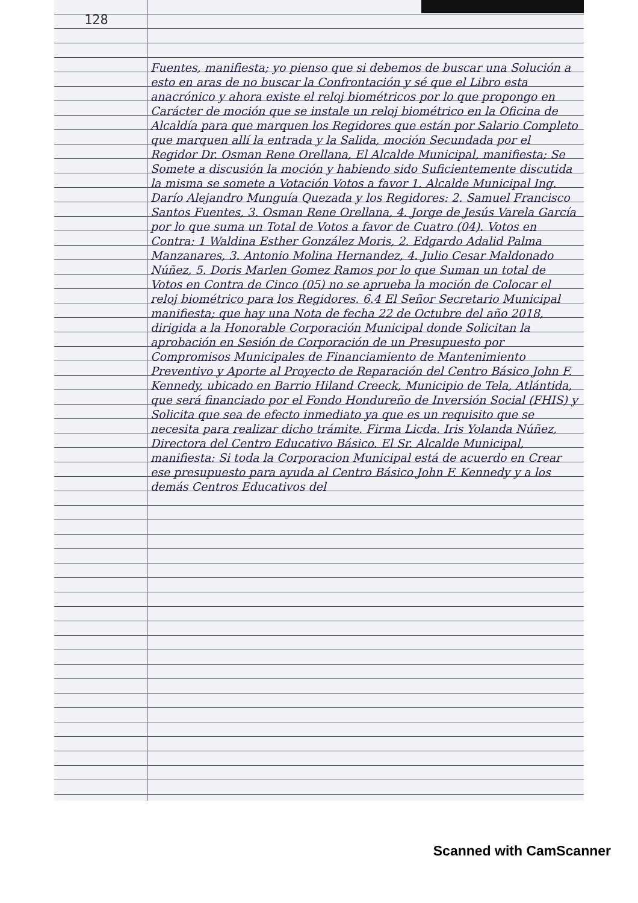128
Fuentes, manifiesta; yo pienso que si debemos de buscar una Solución a esto en aras de no buscar la Confrontación y sé que el Libro esta anacrónico y ahora existe el reloj biométricos por lo que propongo en Carácter de moción que se instale un reloj biométrico en la Oficina de Alcaldía para que marquen los Regidores que están por Salario Completo que marquen allí la entrada y la Salida, moción Secundada por el Regidor Dr. Osman Rene Orellana, El Alcalde Municipal, manifiesta; Se Somete a discusión la moción y habiendo sido Suficientemente discutida la misma se somete a Votación Votos a favor 1. Alcalde Municipal Ing. Darío Alejandro Munguía Quezada y los Regidores: 2. Samuel Francisco Santos Fuentes, 3. Osman Rene Orellana, 4. Jorge de Jesús Varela García por lo que suma un Total de Votos a favor de Cuatro (04). Votos en Contra: 1 Waldina Esther González Moris, 2. Edgardo Adalid Palma Manzanares, 3. Antonio Molina Hernandez, 4. Julio Cesar Maldonado Núñez, 5. Doris Marlen Gomez Ramos por lo que Suman un total de Votos en Contra de Cinco (05) no se aprueba la moción de Colocar el reloj biométrico para los Regidores. 6.4 El Señor Secretario Municipal manifiesta; que hay una Nota de fecha 22 de Octubre del año 2018, dirigida a la Honorable Corporación Municipal donde Solicitan la aprobación en Sesión de Corporación de un Presupuesto por Compromisos Municipales de Financiamiento de Mantenimiento Preventivo y Aporte al Proyecto de Reparación del Centro Básico John F. Kennedy, ubicado en Barrio Hiland Creeck, Municipio de Tela, Atlántida, que será financiado por el Fondo Hondureño de Inversión Social (FHIS) y Solicita que sea de efecto inmediato ya que es un requisito que se necesita para realizar dicho trámite. Firma Licda. Iris Yolanda Núñez, Directora del Centro Educativo Básico. El Sr. Alcalde Municipal, manifiesta: Si toda la Corporacion Municipal está de acuerdo en Crear ese presupuesto para ayuda al Centro Básico John F. Kennedy y a los demás Centros Educativos del
Scanned with CamScanner